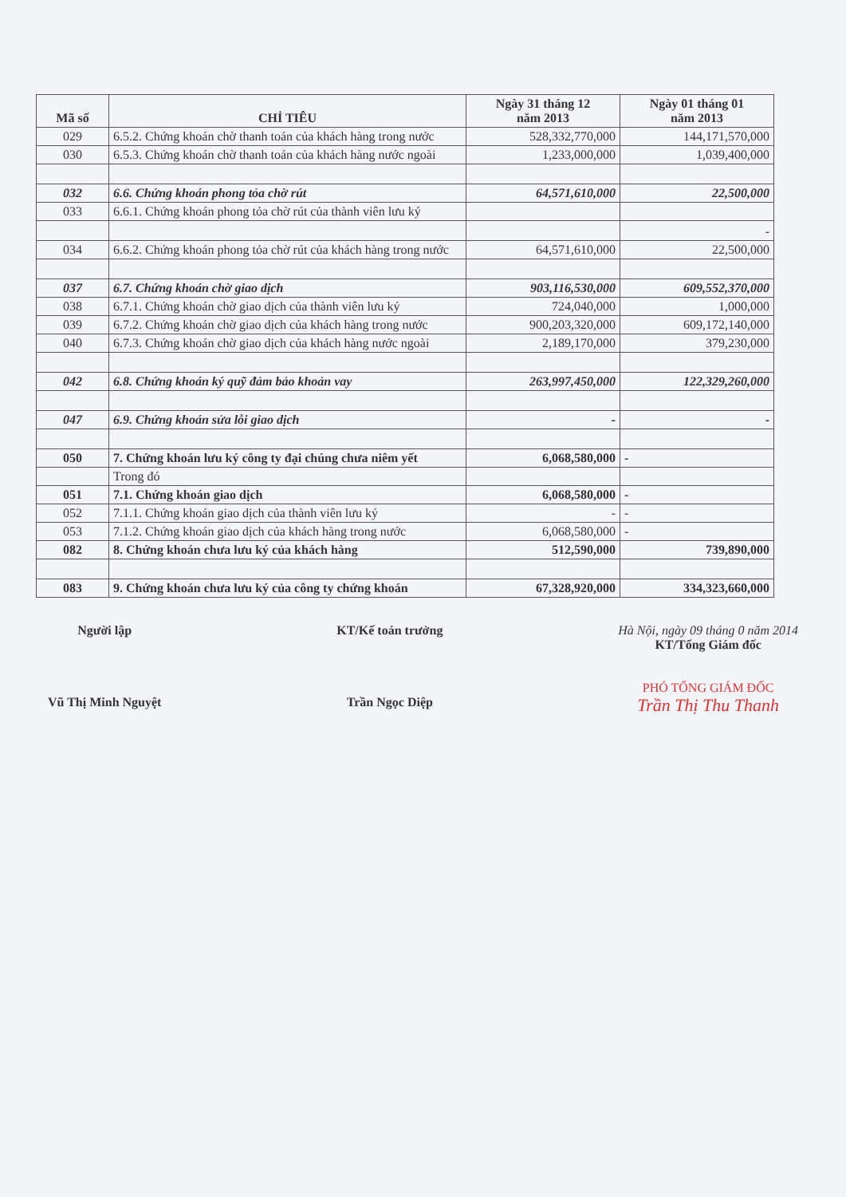| Mã số | CHỈ TIÊU | Ngày 31 tháng 12 năm 2013 | Ngày 01 tháng 01 năm 2013 |
| --- | --- | --- | --- |
| 029 | 6.5.2. Chứng khoán chờ thanh toán của khách hàng trong nước | 528,332,770,000 | 144,171,570,000 |
| 030 | 6.5.3. Chứng khoán chờ thanh toán của khách hàng nước ngoài | 1,233,000,000 | 1,039,400,000 |
| 032 | 6.6. Chứng khoán phong tỏa chờ rút | 64,571,610,000 | 22,500,000 |
| 033 | 6.6.1. Chứng khoán phong tỏa chờ rút của thành viên lưu ký | | |
| | | | - |
| 034 | 6.6.2. Chứng khoán phong tỏa chờ rút của khách hàng trong nước | 64,571,610,000 | 22,500,000 |
| 037 | 6.7. Chứng khoán chờ giao dịch | 903,116,530,000 | 609,552,370,000 |
| 038 | 6.7.1. Chứng khoán chờ giao dịch của thành viên lưu ký | 724,040,000 | 1,000,000 |
| 039 | 6.7.2. Chứng khoán chờ giao dịch của khách hàng trong nước | 900,203,320,000 | 609,172,140,000 |
| 040 | 6.7.3. Chứng khoán chờ giao dịch của khách hàng nước ngoài | 2,189,170,000 | 379,230,000 |
| 042 | 6.8. Chứng khoán ký quỹ đảm bảo khoản vay | 263,997,450,000 | 122,329,260,000 |
| 047 | 6.9. Chứng khoán sửa lỗi giao dịch | - | - |
| 050 | 7. Chứng khoán lưu ký công ty đại chúng chưa niêm yết | 6,068,580,000 | - |
| | Trong đó | | |
| 051 | 7.1. Chứng khoán giao dịch | 6,068,580,000 | - |
| 052 | 7.1.1. Chứng khoán giao dịch của thành viên lưu ký | - | - |
| 053 | 7.1.2. Chứng khoán giao dịch của khách hàng trong nước | 6,068,580,000 | - |
| 082 | 8. Chứng khoán chưa lưu ký của khách hàng | 512,590,000 | 739,890,000 |
| 083 | 9. Chứng khoán chưa lưu ký của công ty chứng khoán | 67,328,920,000 | 334,323,660,000 |
Người lập
Vũ Thị Minh Nguyệt
KT/Kế toán trưởng
Trần Ngọc Diệp
Hà Nội, ngày 09 tháng 0 năm 2014
KT/Tổng Giám đốc
PHÓ TỔNG GIÁM ĐỐC
Trần Thị Thu Thanh